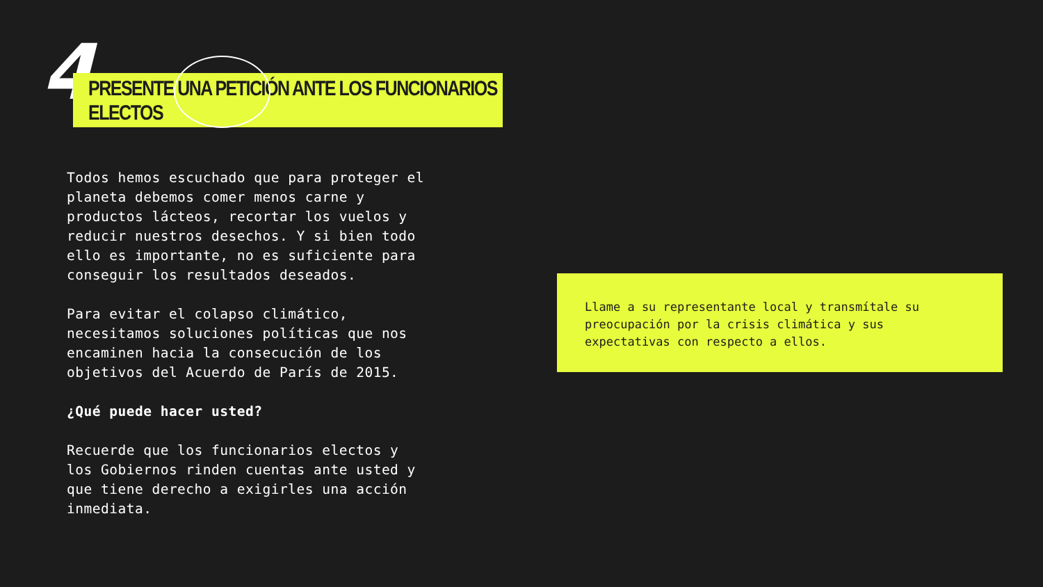4 PRESENTE UNA PETICIÓN ANTE LOS FUNCIONARIOS ELECTOS
Todos hemos escuchado que para proteger el planeta debemos comer menos carne y productos lácteos, recortar los vuelos y reducir nuestros desechos. Y si bien todo ello es importante, no es suficiente para conseguir los resultados deseados.
Para evitar el colapso climático, necesitamos soluciones políticas que nos encaminen hacia la consecución de los objetivos del Acuerdo de París de 2015.
¿Qué puede hacer usted?
Recuerde que los funcionarios electos y los Gobiernos rinden cuentas ante usted y que tiene derecho a exigirles una acción inmediata.
Llame a su representante local y transmítale su preocupación por la crisis climática y sus expectativas con respecto a ellos.